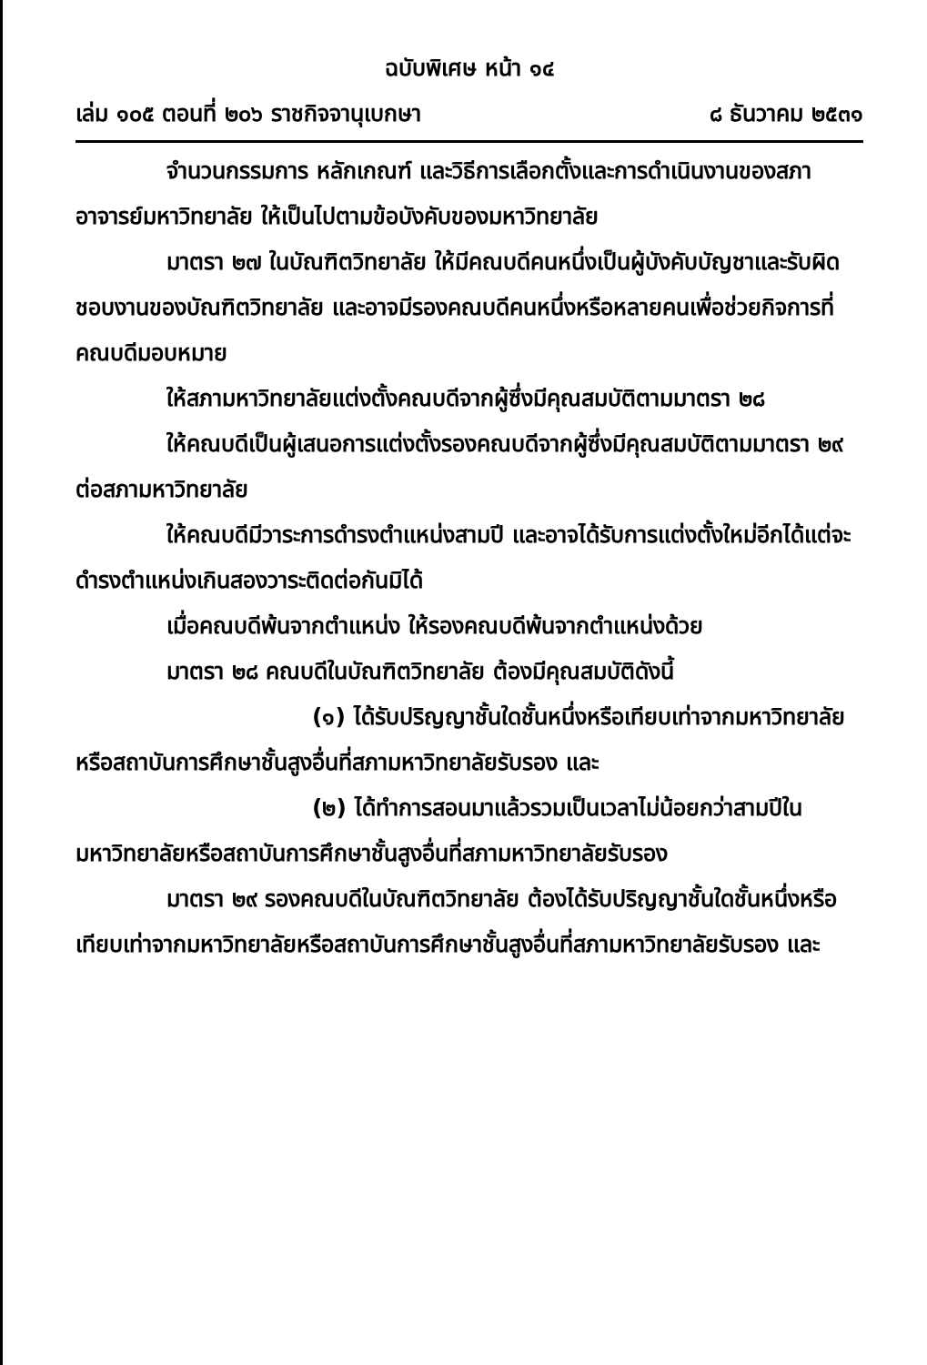ฉบับพิเศษ หน้า ๑๔
เล่ม ๑๐๕ ตอนที่ ๒๐๖ ราชกิจจานุเบกษา ๘ ธันวาคม ๒๕๓๑
จำนวนกรรมการ หลักเกณฑ์ และวิธีการเลือกตั้งและการดำเนินงานของสภาอาจารย์มหาวิทยาลัย ให้เป็นไปตามข้อบังคับของมหาวิทยาลัย
มาตรา ๒๗ ในบัณฑิตวิทยาลัย ให้มีคณบดีคนหนึ่งเป็นผู้บังคับบัญชาและรับผิดชอบงานของบัณฑิตวิทยาลัย และอาจมีรองคณบดีคนหนึ่งหรือหลายคนเพื่อช่วยกิจการที่คณบดีมอบหมาย
ให้สภามหาวิทยาลัยแต่งตั้งคณบดีจากผู้ซึ่งมีคุณสมบัติตามมาตรา ๒๘
ให้คณบดีเป็นผู้เสนอการแต่งตั้งรองคณบดีจากผู้ซึ่งมีคุณสมบัติตามมาตรา ๒๙ ต่อสภามหาวิทยาลัย
ให้คณบดีมีวาระการดำรงตำแหน่งสามปี และอาจได้รับการแต่งตั้งใหม่อีกได้แต่จะดำรงตำแหน่งเกินสองวาระติดต่อกันมิได้
เมื่อคณบดีพ้นจากตำแหน่ง ให้รองคณบดีพ้นจากตำแหน่งด้วย
มาตรา ๒๘ คณบดีในบัณฑิตวิทยาลัย ต้องมีคุณสมบัติดังนี้
(๑) ได้รับปริญญาชั้นใดชั้นหนึ่งหรือเทียบเท่าจากมหาวิทยาลัย หรือสถาบันการศึกษาชั้นสูงอื่นที่สภามหาวิทยาลัยรับรอง และ
(๒) ได้ทำการสอนมาแล้วรวมเป็นเวลาไม่น้อยกว่าสามปีในมหาวิทยาลัยหรือสถาบันการศึกษาชั้นสูงอื่นที่สภามหาวิทยาลัยรับรอง
มาตรา ๒๙ รองคณบดีในบัณฑิตวิทยาลัย ต้องได้รับปริญญาชั้นใดชั้นหนึ่งหรือเทียบเท่าจากมหาวิทยาลัยหรือสถาบันการศึกษาชั้นสูงอื่นที่สภามหาวิทยาลัยรับรอง และ